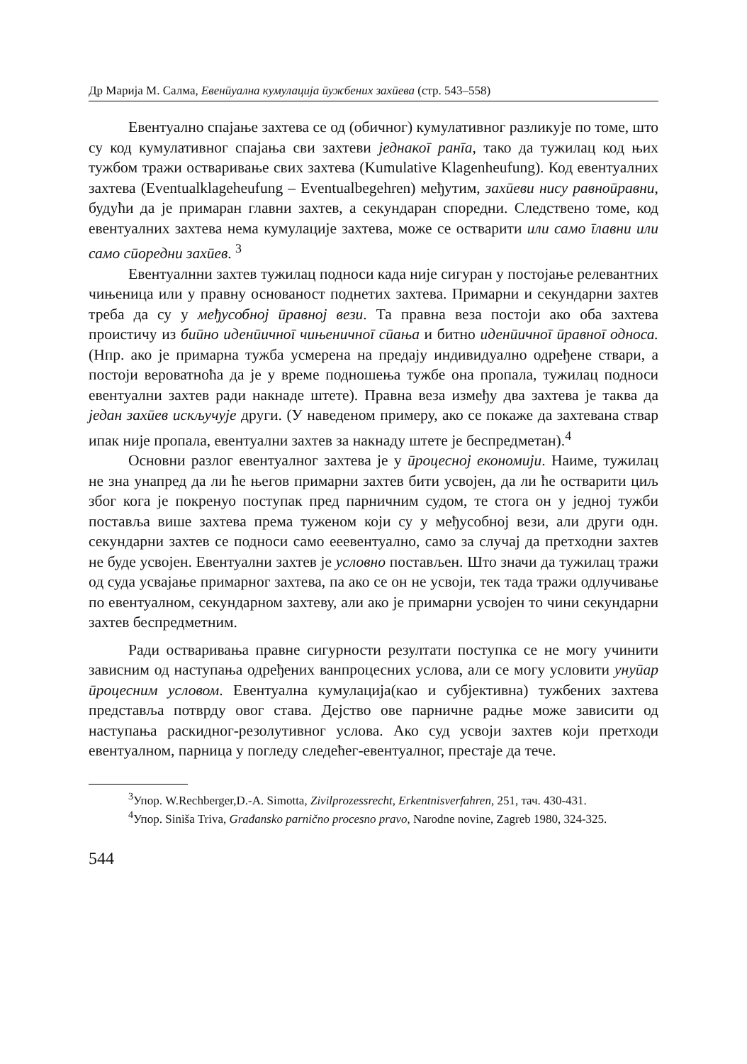Др Марија М. Салма, Евенӣуална кумулација ӣужбених захӣева (стр. 543–558)
Евентуално спајање захтева се од (обичног) кумулативног разликује по томе, што су код кумулативног спајања сви захтеви једнакоī ранīа, тако да тужилац код њих тужбом тражи остваривање свих захтева (Kumulative Klagenheufung). Код евентуалних захтева (Eventualklageheufung – Eventual­begehren) међутим, захӣеви нису равноӣравни, будући да је примаран глав­ни захтев, а секундаран споредни. Следствено томе, код евентуалних зах­тева нема кумулације захтева, може се остварити или само īлавни или само сӣоредни захӣев. <sup>3</sup>
Евентуалнни захтев тужилац подноси када није сигуран у постојање релевантних чињеница или у правну основаност поднетих захтева. При­марни и секундарни захтев треба да су у међусобној ӣравној вези. Та прав­на веза постоји ако оба захтева проистичу из биӣно иденӣичноī чињенич­ноī сӣања и битно иденӣичноī ӣравноī односа. (Нпр. ако је примарна ту­жба усмерена на предају индивидуално одређене ствари, а постоји веро­ватноћа да је у време подношења тужбе она пропала, тужилац подноси евентуални захтев ради накнаде штете). Правна веза између два захтева је таква да један захӣев искључује други. (У наведеном примеру, ако се пока­же да захтевана ствар ипак није пропала, евентуални захтев за накнаду штете је беспредметан).<sup>4</sup>
Основни разлог евентуалног захтева је у ӣроцесној економији. Наиме, тужилац не зна унапред да ли ће његов примарни захтев бити усвојен, да ли ће остварити циљ због кога је покренуо поступак пред парничним су­дом, те стога он у једној тужби поставља више захтева према туженом који су у међусобној вези, али други одн. секундарни захтев се подноси само ееевентуално, само за случај да претходни захтев не буде усвојен. Евен­туални захтев је условно постављен. Што значи да тужилац тражи од суда усвајање примарног захтева, па ако се он не усвоји, тек тада тражи одлучи­вање по евентуалном, секундарном захтеву, али ако је примарни усвојен то чини секундарни захтев беспредметним.
Ради остваривања правне сигурности резултати поступка се не могу учинити зависним од наступања одређених ванпроцесних услова, али се могу условити унуӣар ӣроцесним условом. Евентуална кумулација(као и субјективна) тужбених захтева представља потврду овог става. Дејство ове парничне радње може зависити од наступања раскидног-резолутивног услова. Ако суд усвоји захтев који претходи евентуалном, парница у по­гледу следећег-евентуалног, престаје да тече.
<sup>3</sup> Упор. W.Rechberger,D.-A. Simotta, Zivilprozessrecht, Erkentnisverfahren, 251, тач. 430-431.
<sup>4</sup> Упор. Siniša Triva, Građansko parnično procesno pravo, Narodne novine, Zagreb 1980, 324-325.
544